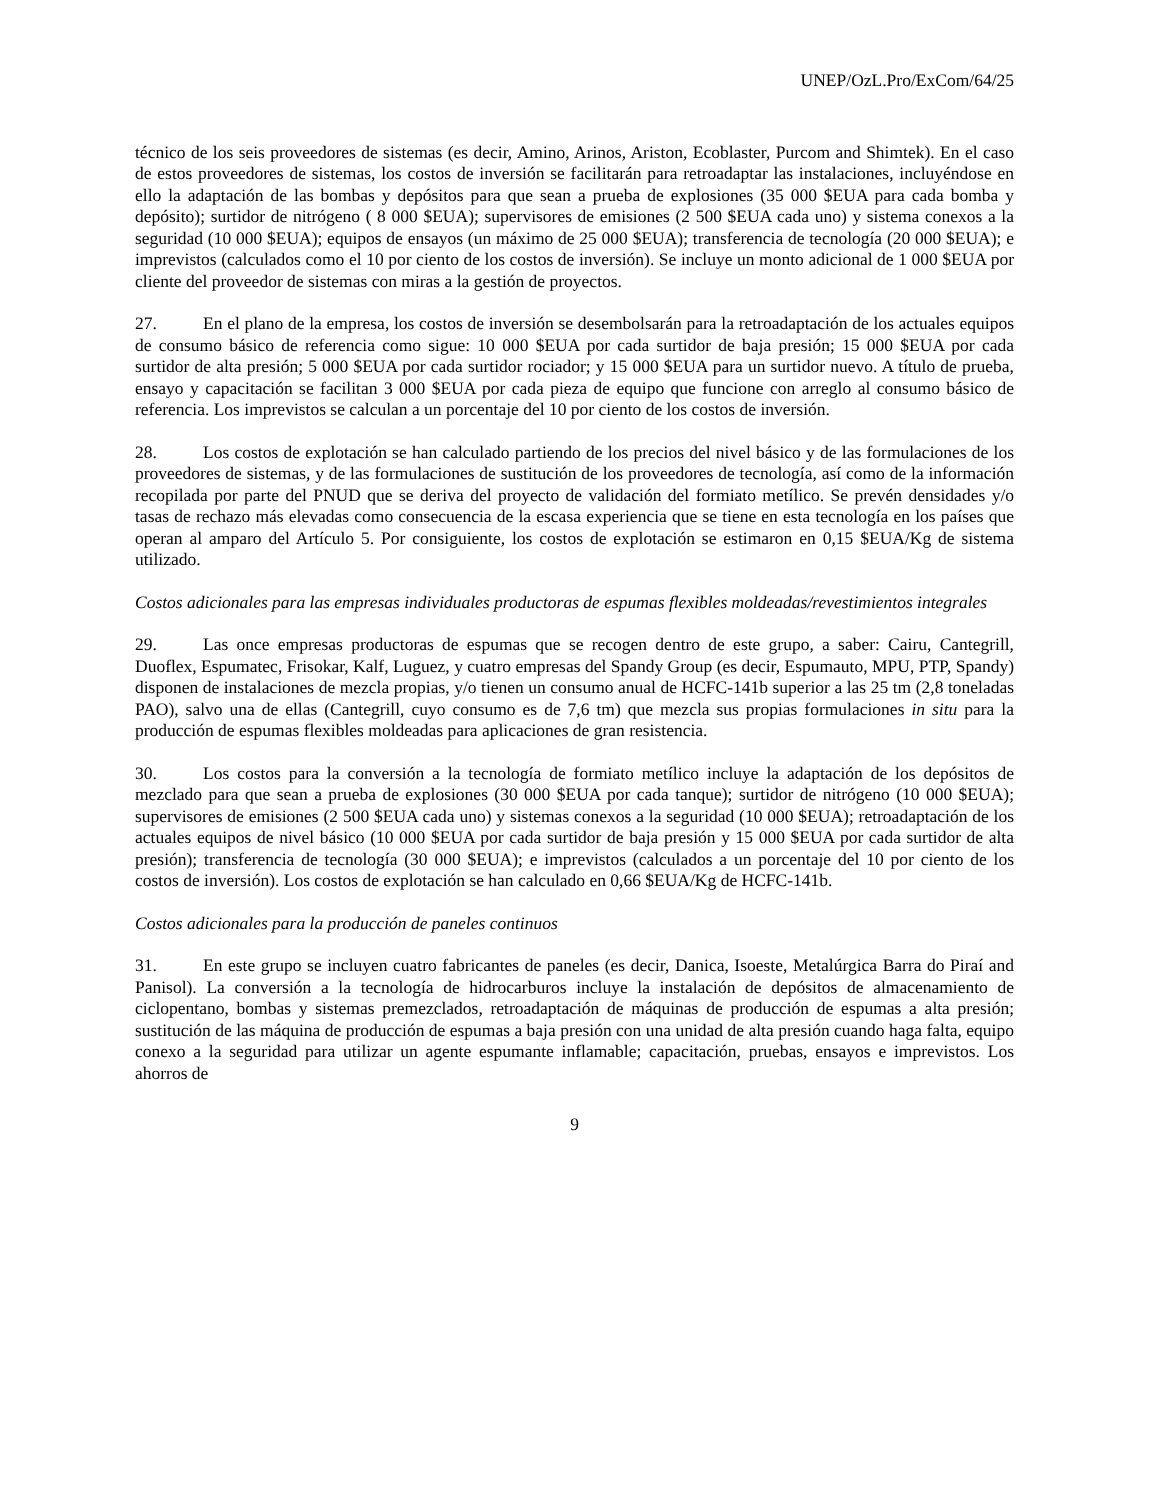UNEP/OzL.Pro/ExCom/64/25
técnico de los seis proveedores de sistemas (es decir, Amino, Arinos, Ariston, Ecoblaster, Purcom and Shimtek). En el caso de estos proveedores de sistemas, los costos de inversión se facilitarán para retroadaptar las instalaciones, incluyéndose en ello la adaptación de las bombas y depósitos para que sean a prueba de explosiones (35 000 $EUA para cada bomba y depósito); surtidor de nitrógeno ( 8 000 $EUA); supervisores de emisiones (2 500 $EUA cada uno) y sistema conexos a la seguridad (10 000 $EUA); equipos de ensayos (un máximo de 25 000 $EUA); transferencia de tecnología (20 000 $EUA); e imprevistos (calculados como el 10 por ciento de los costos de inversión). Se incluye un monto adicional de 1 000 $EUA por cliente del proveedor de sistemas con miras a la gestión de proyectos.
27. En el plano de la empresa, los costos de inversión se desembolsarán para la retroadaptación de los actuales equipos de consumo básico de referencia como sigue: 10 000 $EUA por cada surtidor de baja presión; 15 000 $EUA por cada surtidor de alta presión; 5 000 $EUA por cada surtidor rociador; y 15 000 $EUA para un surtidor nuevo. A título de prueba, ensayo y capacitación se facilitan 3 000 $EUA por cada pieza de equipo que funcione con arreglo al consumo básico de referencia. Los imprevistos se calculan a un porcentaje del 10 por ciento de los costos de inversión.
28. Los costos de explotación se han calculado partiendo de los precios del nivel básico y de las formulaciones de los proveedores de sistemas, y de las formulaciones de sustitución de los proveedores de tecnología, así como de la información recopilada por parte del PNUD que se deriva del proyecto de validación del formiato metílico. Se prevén densidades y/o tasas de rechazo más elevadas como consecuencia de la escasa experiencia que se tiene en esta tecnología en los países que operan al amparo del Artículo 5. Por consiguiente, los costos de explotación se estimaron en 0,15 $EUA/Kg de sistema utilizado.
Costos adicionales para las empresas individuales productoras de espumas flexibles moldeadas/revestimientos integrales
29. Las once empresas productoras de espumas que se recogen dentro de este grupo, a saber: Cairu, Cantegrill, Duoflex, Espumatec, Frisokar, Kalf, Luguez, y cuatro empresas del Spandy Group (es decir, Espumauto, MPU, PTP, Spandy) disponen de instalaciones de mezcla propias, y/o tienen un consumo anual de HCFC-141b superior a las 25 tm (2,8 toneladas PAO), salvo una de ellas (Cantegrill, cuyo consumo es de 7,6 tm) que mezcla sus propias formulaciones in situ para la producción de espumas flexibles moldeadas para aplicaciones de gran resistencia.
30. Los costos para la conversión a la tecnología de formiato metílico incluye la adaptación de los depósitos de mezclado para que sean a prueba de explosiones (30 000 $EUA por cada tanque); surtidor de nitrógeno (10 000 $EUA); supervisores de emisiones (2 500 $EUA cada uno) y sistemas conexos a la seguridad (10 000 $EUA); retroadaptación de los actuales equipos de nivel básico (10 000 $EUA por cada surtidor de baja presión y 15 000 $EUA por cada surtidor de alta presión); transferencia de tecnología (30 000 $EUA); e imprevistos (calculados a un porcentaje del 10 por ciento de los costos de inversión). Los costos de explotación se han calculado en 0,66 $EUA/Kg de HCFC-141b.
Costos adicionales para la producción de paneles continuos
31. En este grupo se incluyen cuatro fabricantes de paneles (es decir, Danica, Isoeste, Metalúrgica Barra do Piraí and Panisol). La conversión a la tecnología de hidrocarburos incluye la instalación de depósitos de almacenamiento de ciclopentano, bombas y sistemas premezclados, retroadaptación de máquinas de producción de espumas a alta presión; sustitución de las máquina de producción de espumas a baja presión con una unidad de alta presión cuando haga falta, equipo conexo a la seguridad para utilizar un agente espumante inflamable; capacitación, pruebas, ensayos e imprevistos. Los ahorros de
9